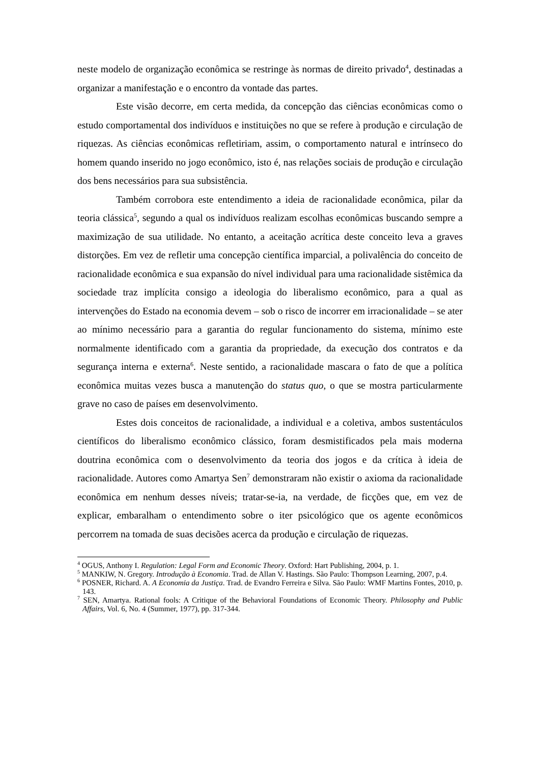neste modelo de organização econômica se restringe às normas de direito privado<sup>4</sup>, destinadas a organizar a manifestação e o encontro da vontade das partes.
Este visão decorre, em certa medida, da concepção das ciências econômicas como o estudo comportamental dos indivíduos e instituições no que se refere à produção e circulação de riquezas. As ciências econômicas refletiriam, assim, o comportamento natural e intrínseco do homem quando inserido no jogo econômico, isto é, nas relações sociais de produção e circulação dos bens necessários para sua subsistência.
Também corrobora este entendimento a ideia de racionalidade econômica, pilar da teoria clássica<sup>5</sup>, segundo a qual os indivíduos realizam escolhas econômicas buscando sempre a maximização de sua utilidade. No entanto, a aceitação acrítica deste conceito leva a graves distorções. Em vez de refletir uma concepção científica imparcial, a polivalência do conceito de racionalidade econômica e sua expansão do nível individual para uma racionalidade sistêmica da sociedade traz implícita consigo a ideologia do liberalismo econômico, para a qual as intervenções do Estado na economia devem – sob o risco de incorrer em irracionalidade – se ater ao mínimo necessário para a garantia do regular funcionamento do sistema, mínimo este normalmente identificado com a garantia da propriedade, da execução dos contratos e da segurança interna e externa<sup>6</sup>. Neste sentido, a racionalidade mascara o fato de que a política econômica muitas vezes busca a manutenção do status quo, o que se mostra particularmente grave no caso de países em desenvolvimento.
Estes dois conceitos de racionalidade, a individual e a coletiva, ambos sustentáculos científicos do liberalismo econômico clássico, foram desmistificados pela mais moderna doutrina econômica com o desenvolvimento da teoria dos jogos e da crítica à ideia de racionalidade. Autores como Amartya Sen<sup>7</sup> demonstraram não existir o axioma da racionalidade econômica em nenhum desses níveis; tratar-se-ia, na verdade, de ficções que, em vez de explicar, embaralham o entendimento sobre o iter psicológico que os agente econômicos percorrem na tomada de suas decisões acerca da produção e circulação de riquezas.
<sup>4</sup> OGUS, Anthony I. Regulation: Legal Form and Economic Theory. Oxford: Hart Publishing, 2004, p. 1.
<sup>5</sup> MANKIW, N. Gregory. Introdução à Economia. Trad. de Allan V. Hastings. São Paulo: Thompson Learning, 2007, p.4.
<sup>6</sup> POSNER, Richard. A. A Economia da Justiça. Trad. de Evandro Ferreira e Silva. São Paulo: WMF Martins Fontes, 2010, p. 143.
<sup>7</sup> SEN, Amartya. Rational fools: A Critique of the Behavioral Foundations of Economic Theory. Philosophy and Public Affairs, Vol. 6, No. 4 (Summer, 1977), pp. 317-344.